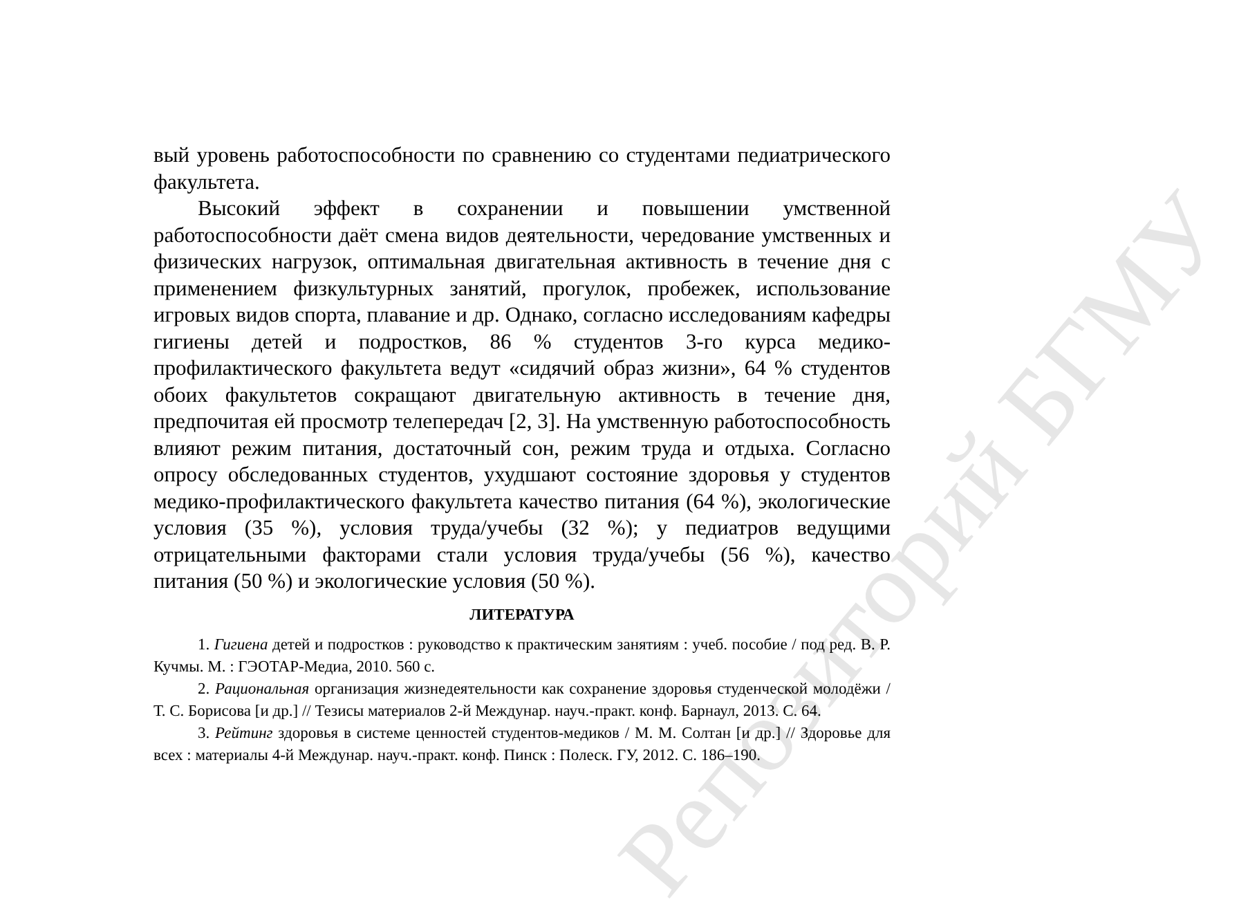Репозиторий БГМУ
вый уровень работоспособности по сравнению со студентами педиатрического факультета.
Высокий эффект в сохранении и повышении умственной работоспособности даёт смена видов деятельности, чередование умственных и физических нагрузок, оптимальная двигательная активность в течение дня с применением физкультурных занятий, прогулок, пробежек, использование игровых видов спорта, плавание и др. Однако, согласно исследованиям кафедры гигиены детей и подростков, 86 % студентов 3-го курса медико-профилактического факультета ведут «сидячий образ жизни», 64 % студентов обоих факультетов сокращают двигательную активность в течение дня, предпочитая ей просмотр телепередач [2, 3]. На умственную работоспособность влияют режим питания, достаточный сон, режим труда и отдыха. Согласно опросу обследованных студентов, ухудшают состояние здоровья у студентов медико-профилактического факультета качество питания (64 %), экологические условия (35 %), условия труда/учебы (32 %); у педиатров ведущими отрицательными факторами стали условия труда/учебы (56 %), качество питания (50 %) и экологические условия (50 %).
ЛИТЕРАТУРА
1. Гигиена детей и подростков : руководство к практическим занятиям : учеб. пособие / под ред. В. Р. Кучмы. М. : ГЭОТАР-Медиа, 2010. 560 с.
2. Рациональная организация жизнедеятельности как сохранение здоровья студенческой молодёжи / Т. С. Борисова [и др.] // Тезисы материалов 2-й Междунар. науч.-практ. конф. Барнаул, 2013. С. 64.
3. Рейтинг здоровья в системе ценностей студентов-медиков / М. М. Солтан [и др.] // Здоровье для всех : материалы 4-й Междунар. науч.-практ. конф. Пинск : Полеск. ГУ, 2012. С. 186–190.